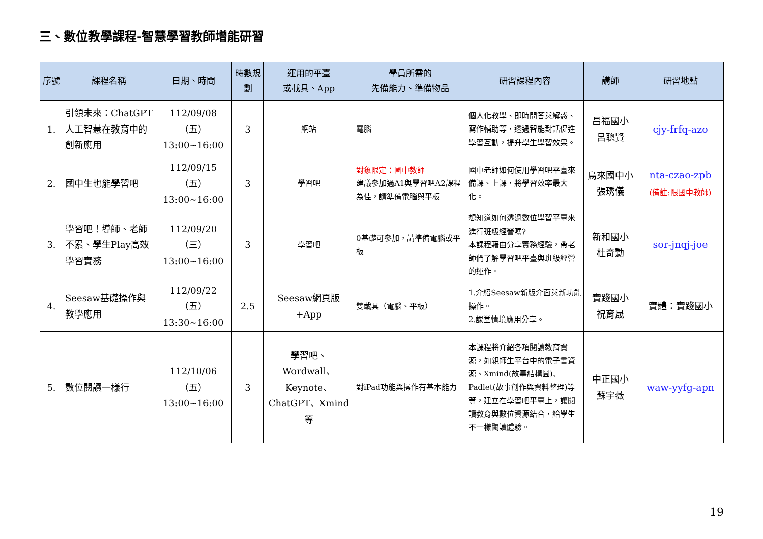三、數位教學課程-智慧學習教師增能研習
| 序號 | 課程名稱 | 日期、時間 | 時數規劃 | 運用的平臺 或載具、App | 學員所需的 先備能力、準備物品 | 研習課程內容 | 講師 | 研習地點 |
| --- | --- | --- | --- | --- | --- | --- | --- | --- |
| 1. | 引領未來：ChatGPT人工智慧在教育中的創新應用 | 112/09/08（五） 13:00~16:00 | 3 | 網站 | 電腦 | 個人化教學、即時問答與解惑、寫作輔助等，透過智能對話促進學習互動，提升學生學習效果。 | 昌福國小 呂聰賢 | cjy-frfq-azo |
| 2. | 國中生也能學習吧 | 112/09/15（五） 13:00~16:00 | 3 | 學習吧 | 對象限定：國中教師 建議參加過A1與學習吧A2課程為佳，請準備電腦與平板 | 國中老師如何使用學習吧平臺來備課、上課，將學習效率最大化。 | 烏來國中小 張琇儀 | nta-czao-zpb (備註:限國中教師) |
| 3. | 學習吧！導師、老師不累、學生Play高效學習實務 | 112/09/20（三） 13:00~16:00 | 3 | 學習吧 | 0基礎可參加，請準備電腦或平板 | 想知道如何透過數位學習平臺來進行班級經營嗎? 本課程藉由分享實務經驗，帶老師們了解學習吧平臺與班級經營的運作。 | 新和國小 杜奇勳 | sor-jnqj-joe |
| 4. | Seesaw基礎操作與教學應用 | 112/09/22（五） 13:30~16:00 | 2.5 | Seesaw網頁版+App | 雙載具（電腦、平板） | 1.介紹Seesaw新版介面與新功能操作。 2.課堂情境應用分享。 | 實踐國小 祝育晟 | 實體：實踐國小 |
| 5. | 數位閱讀一樣行 | 112/10/06（五） 13:00~16:00 | 3 | 學習吧、Wordwall、Keynote、ChatGPT、Xmind等 | 對iPad功能與操作有基本能力 | 本課程將介紹各項閱讀教育資源，如親師生平台中的電子書資源、Xmind(故事結構圖)、Padlet(故事創作與資料整理)等等，建立在學習吧平臺上，讓閱讀教育與數位資源結合，給學生不一樣閱讀體驗。 | 中正國小 蘇宇薇 | waw-yyfg-apn |
19